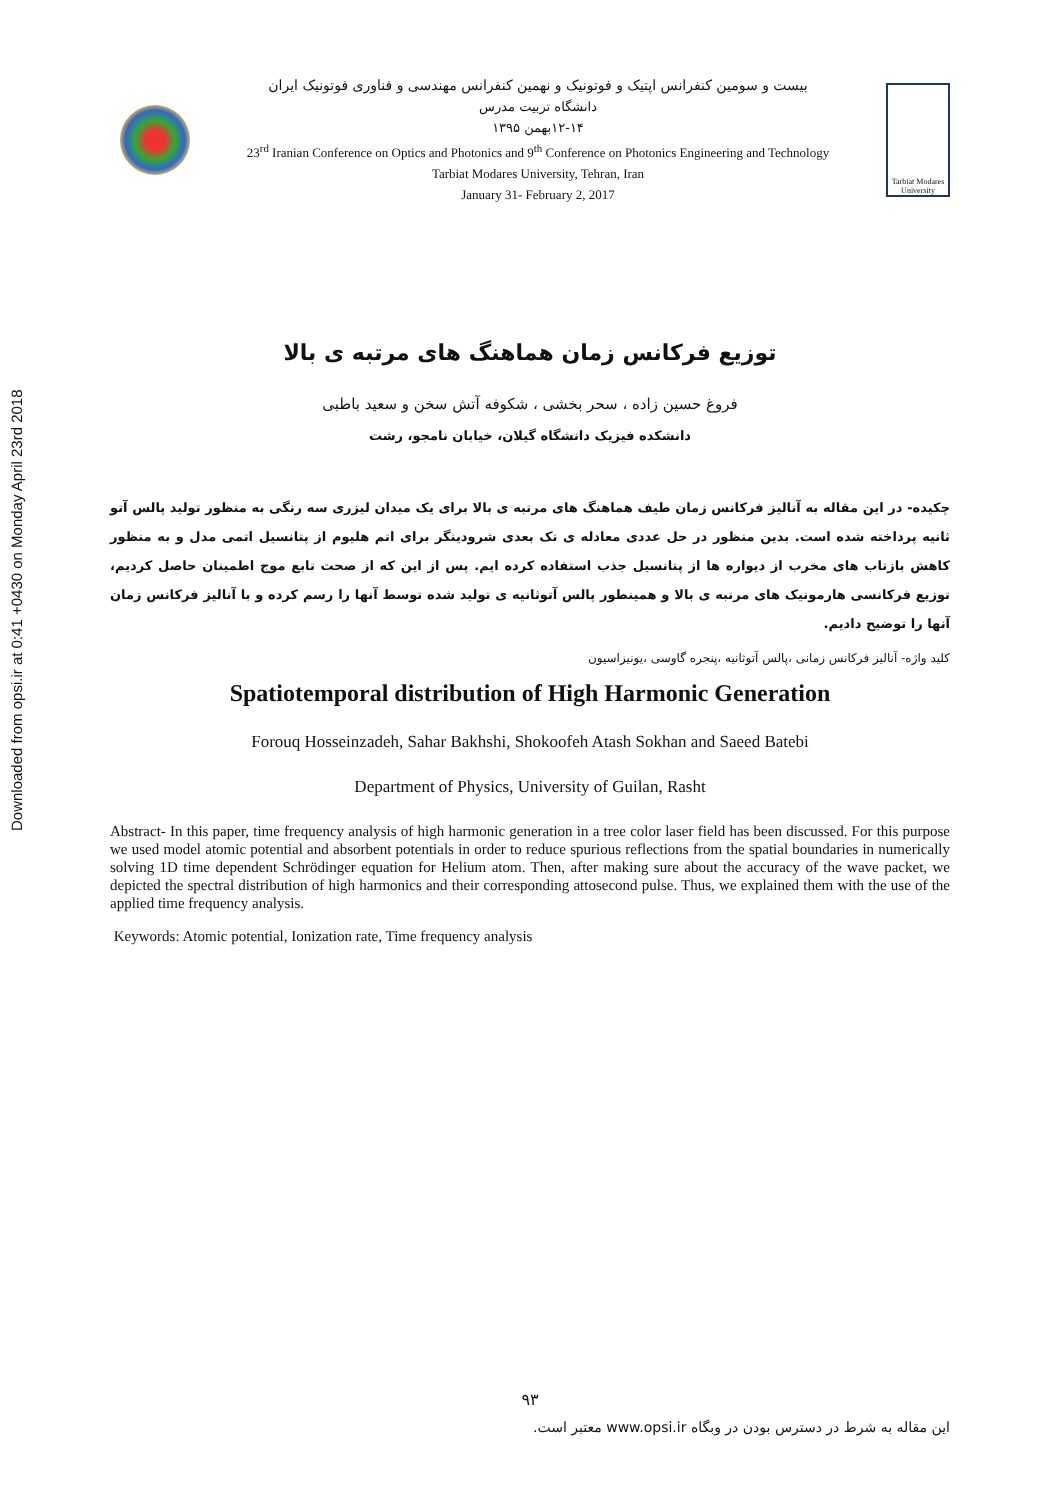Downloaded from opsi.ir at 0:41 +0430 on Monday April 23rd 2018
بیست و سومین کنفرانس اپتیک و فوتونیک و نهمین کنفرانس مهندسی و فناوری فوتونیک ایران
دانشگاه تربیت مدرس
۱۲-۱۴بهمن ۱۳۹۵
23<sup>rd</sup> Iranian Conference on Optics and Photonics and 9<sup>th</sup> Conference on Photonics Engineering and Technology
Tarbiat Modares University, Tehran, Iran
January 31- February 2, 2017
Tarbiat Modares University
توزیع فرکانس زمان هماهنگ های مرتبه ی بالا
فروغ حسین زاده ، سحر بخشی ، شکوفه آتش سخن و سعید باطبی
دانشکده فیزیک دانشگاه گیلان، خیابان نامجو، رشت
چکیده- در این مقاله به آنالیز فرکانس زمان طیف هماهنگ های مرتبه ی بالا برای یک میدان لیزری سه رنگی به منظور تولید پالس آتو ثانیه پرداخته شده است. بدین منظور در حل عددی معادله ی تک بعدی شرودینگر برای اتم هلیوم از پتانسیل اتمی مدل و به منظور کاهش بازتاب های مخرب از دیواره ها از پتانسیل جذب استفاده کرده ایم. پس از این که از صحت تابع موج اطمینان حاصل کردیم، توزیع فرکانسی هارمونیک های مرتبه ی بالا و همینطور پالس آتوثانیه ی تولید شده توسط آنها را رسم کرده و با آنالیز فرکانس زمان آنها را توضیح دادیم.
کلید واژه- آنالیز فرکانس زمانی ،پالس آتوثانیه ،پنجره گاوسی ،یونیزاسیون
Spatiotemporal distribution of High Harmonic Generation
Forouq Hosseinzadeh, Sahar Bakhshi, Shokoofeh Atash Sokhan and Saeed Batebi
Department of Physics, University of Guilan, Rasht
Abstract- In this paper, time frequency analysis of high harmonic generation in a tree color laser field has been discussed. For this purpose we used model atomic potential and absorbent potentials in order to reduce spurious reflections from the spatial boundaries in numerically solving 1D time dependent Schrödinger equation for Helium atom. Then, after making sure about the accuracy of the wave packet, we depicted the spectral distribution of high harmonics and their corresponding attosecond pulse. Thus, we explained them with the use of the applied time frequency analysis.
Keywords: Atomic potential, Ionization rate, Time frequency analysis
۹۳
این مقاله به شرط در دسترس بودن در وبگاه www.opsi.ir معتبر است.